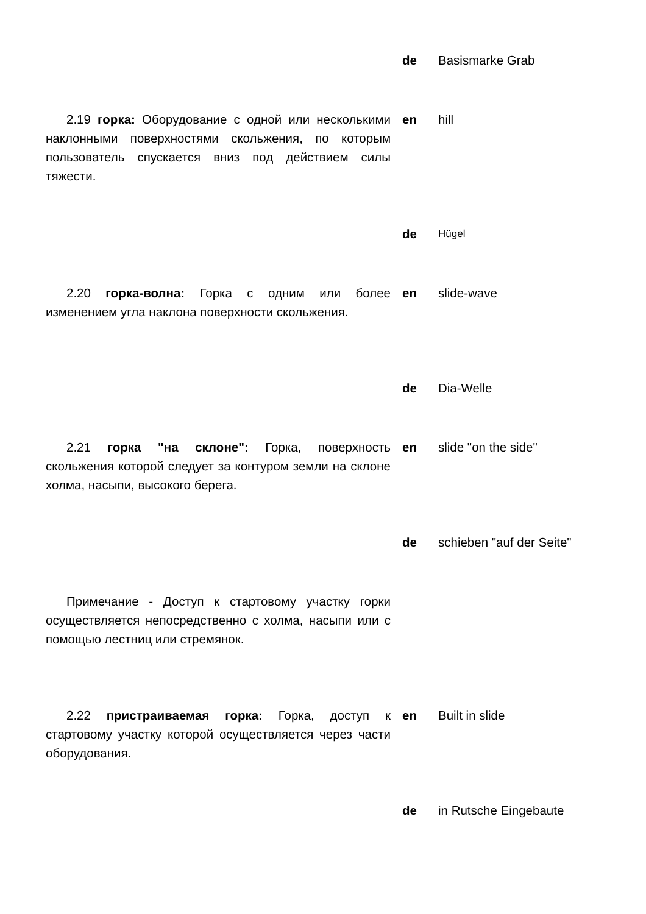de Basismarke Grab
2.19 горка: Оборудование с одной или несколькими наклонными поверхностями скольжения, по которым пользователь спускается вниз под действием силы тяжести.
en hill
de
Hügel
2.20 горка-волна: Горка с одним или более изменением угла наклона поверхности скольжения.
en slide-wave
de Dia-Welle
2.21 горка "на склоне": Горка, поверхность скольжения которой следует за контуром земли на склоне холма, насыпи, высокого берега.
en slide "on the side"
de schieben "auf der Seite"
Примечание - Доступ к стартовому участку горки осуществляется непосредственно с холма, насыпи или с помощью лестниц или стремянок.
2.22 пристраиваемая горка: Горка, доступ к стартовому участку которой осуществляется через части оборудования.
en Built in slide
de in Rutsche Eingebaute